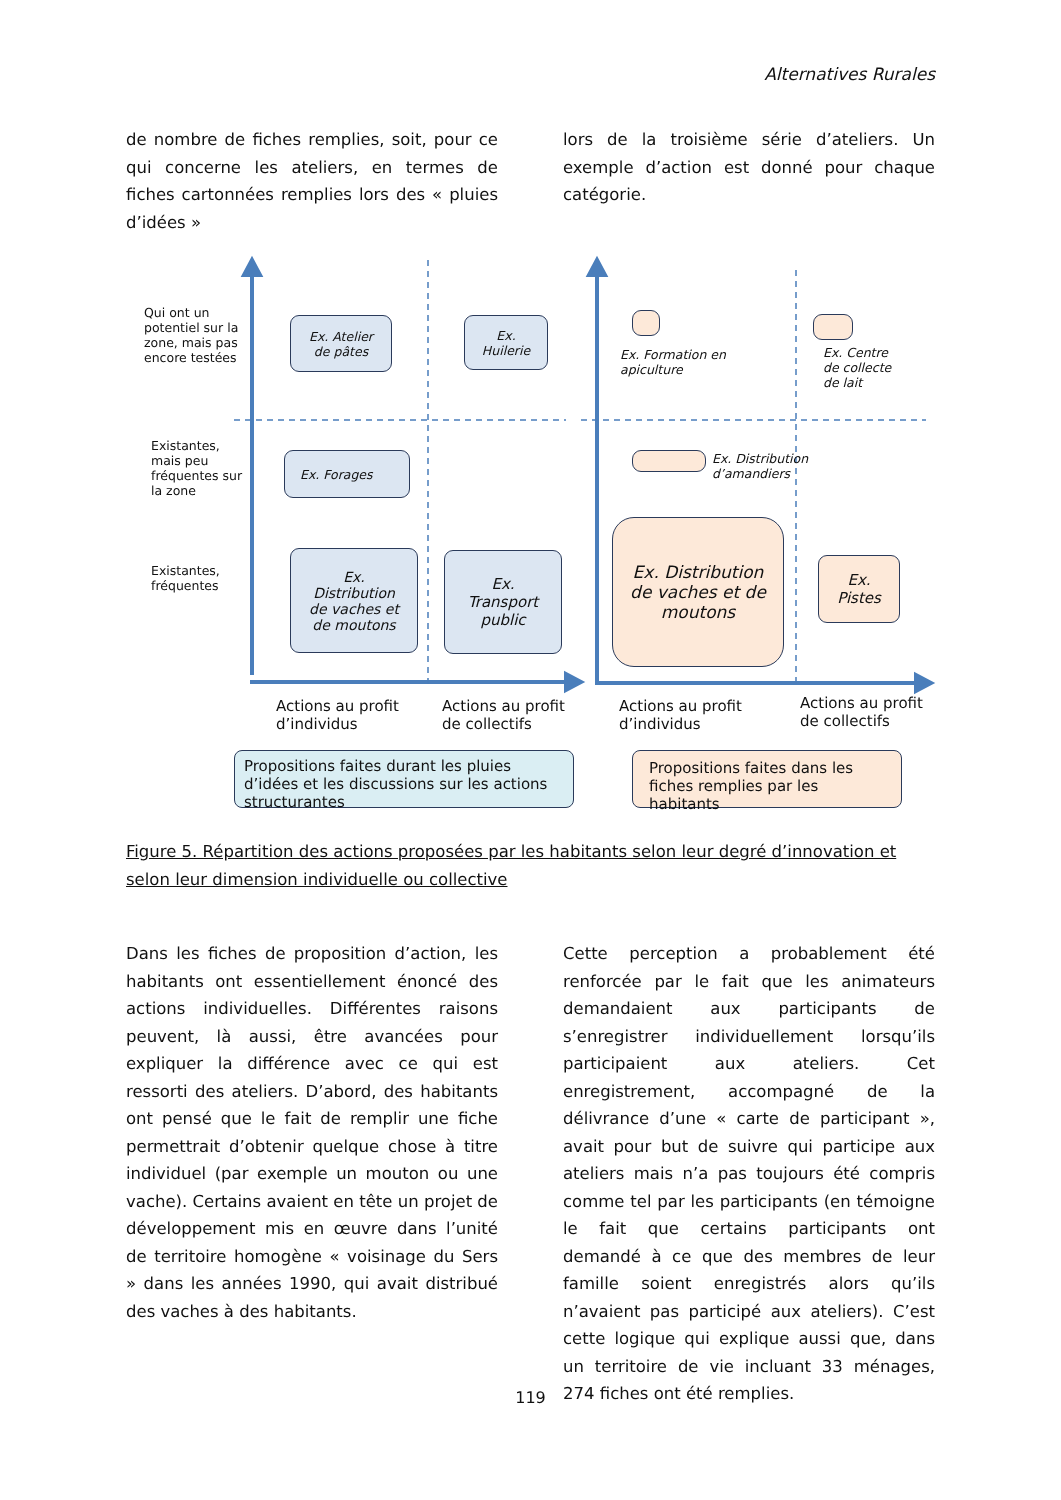Alternatives Rurales
de nombre de fiches remplies, soit, pour ce qui concerne les ateliers, en termes de fiches cartonnées remplies lors des « pluies d’idées »
lors de la troisième série d’ateliers. Un exemple d’action est donné pour chaque catégorie.
Qui ont un potentiel sur la zone, mais pas encore testées
Existantes, mais peu fréquentes sur la zone
Existantes, fréquentes
Ex. Atelier
de pâtes
Ex.
Huilerie
Ex. Forages
Ex.
Distribution
de vaches et
de moutons
Ex.
Transport
public
Ex. Formation en
apiculture
Ex. Centre
de collecte
de lait
Ex. Distribution
d’amandiers
Ex. Distribution
de vaches et de
moutons
Ex.
Pistes
Actions au profit
d’individus
Actions au profit
de collectifs
Actions au profit
d’individus
Actions au profit
de collectifs
Propositions faites durant les pluies d’idées et les discussions sur les actions structurantes
Propositions faites dans les fiches remplies par les habitants
Figure 5. Répartition des actions proposées par les habitants selon leur degré d’innovation et selon leur dimension individuelle ou collective
Dans les fiches de proposition d’action, les habitants ont essentiellement énoncé des actions individuelles. Différentes raisons peuvent, là aussi, être avancées pour expliquer la différence avec ce qui est ressorti des ateliers. D’abord, des habitants ont pensé que le fait de remplir une fiche permettrait d’obtenir quelque chose à titre individuel (par exemple un mouton ou une vache). Certains avaient en tête un projet de développement mis en œuvre dans l’unité de territoire homogène « voisinage du Sers » dans les années 1990, qui avait distribué des vaches à des habitants.
Cette perception a probablement été renforcée par le fait que les animateurs demandaient aux participants de s’enregistrer individuellement lorsqu’ils participaient aux ateliers. Cet enregistrement, accompagné de la délivrance d’une « carte de participant », avait pour but de suivre qui participe aux ateliers mais n’a pas toujours été compris comme tel par les participants (en témoigne le fait que certains participants ont demandé à ce que des membres de leur famille soient enregistrés alors qu’ils n’avaient pas participé aux ateliers). C’est cette logique qui explique aussi que, dans un territoire de vie incluant 33 ménages, 274 fiches ont été remplies.
119